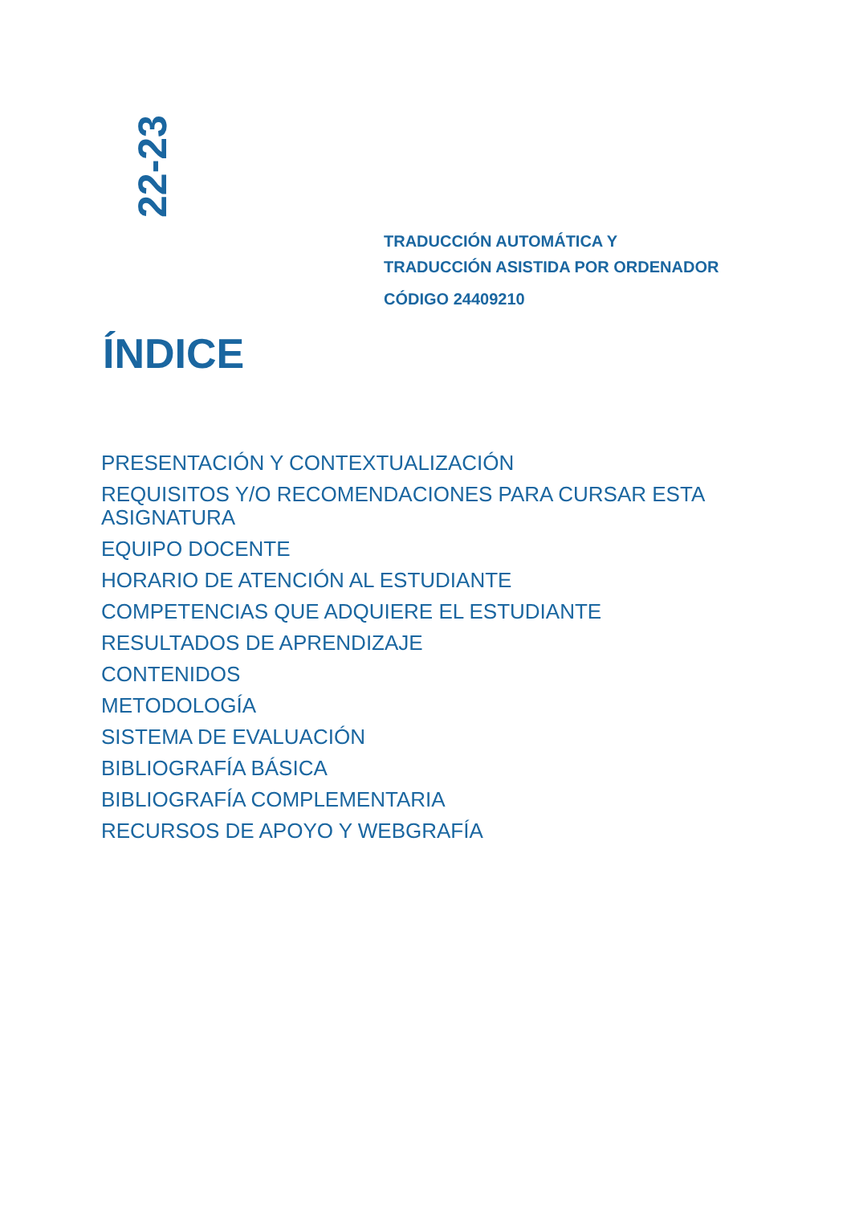22-23
TRADUCCIÓN AUTOMÁTICA Y
TRADUCCIÓN ASISTIDA POR ORDENADOR
CÓDIGO 24409210
ÍNDICE
PRESENTACIÓN Y CONTEXTUALIZACIÓN
REQUISITOS Y/O RECOMENDACIONES PARA CURSAR ESTA ASIGNATURA
EQUIPO DOCENTE
HORARIO DE ATENCIÓN AL ESTUDIANTE
COMPETENCIAS QUE ADQUIERE EL ESTUDIANTE
RESULTADOS DE APRENDIZAJE
CONTENIDOS
METODOLOGÍA
SISTEMA DE EVALUACIÓN
BIBLIOGRAFÍA BÁSICA
BIBLIOGRAFÍA COMPLEMENTARIA
RECURSOS DE APOYO Y WEBGRAFÍA